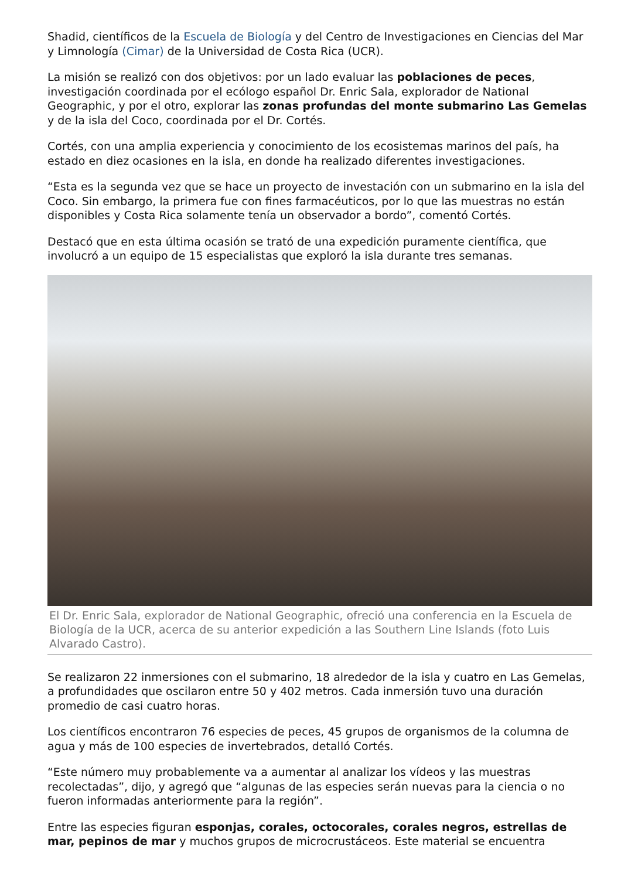Shadid, científicos de la Escuela de Biología y del Centro de Investigaciones en Ciencias del Mar y Limnología (Cimar) de la Universidad de Costa Rica (UCR).
La misión se realizó con dos objetivos: por un lado evaluar las poblaciones de peces, investigación coordinada por el ecólogo español Dr. Enric Sala, explorador de National Geographic, y por el otro, explorar las zonas profundas del monte submarino Las Gemelas y de la isla del Coco, coordinada por el Dr. Cortés.
Cortés, con una amplia experiencia y conocimiento de los ecosistemas marinos del país, ha estado en diez ocasiones en la isla, en donde ha realizado diferentes investigaciones.
“Esta es la segunda vez que se hace un proyecto de investación con un submarino en la isla del Coco. Sin embargo, la primera fue con fines farmacéuticos, por lo que las muestras no están disponibles y Costa Rica solamente tenía un observador a bordo”, comentó Cortés.
Destacó que en esta última ocasión se trató de una expedición puramente científica, que involucró a un equipo de 15 especialistas que exploró la isla durante tres semanas.
El Dr. Enric Sala, explorador de National Geographic, ofreció una conferencia en la Escuela de Biología de la UCR, acerca de su anterior expedición a las Southern Line Islands (foto Luis Alvarado Castro).
Se realizaron 22 inmersiones con el submarino, 18 alrededor de la isla y cuatro en Las Gemelas, a profundidades que oscilaron entre 50 y 402 metros. Cada inmersión tuvo una duración promedio de casi cuatro horas.
Los científicos encontraron 76 especies de peces, 45 grupos de organismos de la columna de agua y más de 100 especies de invertebrados, detalló Cortés.
“Este número muy probablemente va a aumentar al analizar los vídeos y las muestras recolectadas”, dijo, y agregó que “algunas de las especies serán nuevas para la ciencia o no fueron informadas anteriormente para la región”.
Entre las especies figuran esponjas, corales, octocorales, corales negros, estrellas de mar, pepinos de mar y muchos grupos de microcrustáceos. Este material se encuentra